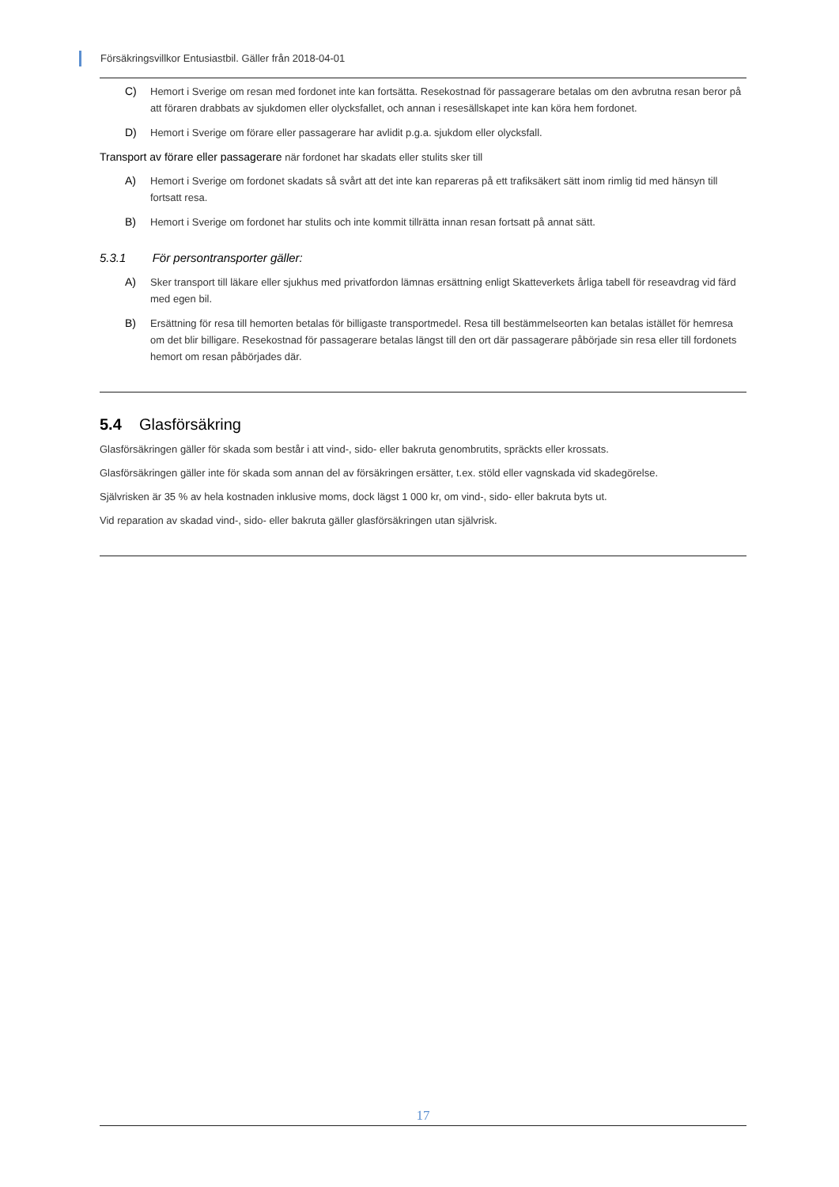Försäkringsvillkor Entusiastbil. Gäller från 2018-04-01
C) Hemort i Sverige om resan med fordonet inte kan fortsätta. Resekostnad för passagerare betalas om den avbrutna resan beror på att föraren drabbats av sjukdomen eller olycksfallet, och annan i resesällskapet inte kan köra hem fordonet.
D) Hemort i Sverige om förare eller passagerare har avlidit p.g.a. sjukdom eller olycksfall.
Transport av förare eller passagerare när fordonet har skadats eller stulits sker till
A) Hemort i Sverige om fordonet skadats så svårt att det inte kan repareras på ett trafiksäkert sätt inom rimlig tid med hänsyn till fortsatt resa.
B) Hemort i Sverige om fordonet har stulits och inte kommit tillrätta innan resan fortsatt på annat sätt.
5.3.1 För persontransporter gäller:
A) Sker transport till läkare eller sjukhus med privatfordon lämnas ersättning enligt Skatteverkets årliga tabell för reseavdrag vid färd med egen bil.
B) Ersättning för resa till hemorten betalas för billigaste transportmedel. Resa till bestämmelseorten kan betalas istället för hemresa om det blir billigare. Resekostnad för passagerare betalas längst till den ort där passagerare påbörjade sin resa eller till fordonets hemort om resan påbörjades där.
5.4 Glasförsäkring
Glasförsäkringen gäller för skada som består i att vind-, sido- eller bakruta genombrutits, spräckts eller krossats.
Glasförsäkringen gäller inte för skada som annan del av försäkringen ersätter, t.ex. stöld eller vagnskada vid skadegörelse.
Självrisken är 35 % av hela kostnaden inklusive moms, dock lägst 1 000 kr, om vind-, sido- eller bakruta byts ut.
Vid reparation av skadad vind-, sido- eller bakruta gäller glasförsäkringen utan självrisk.
17